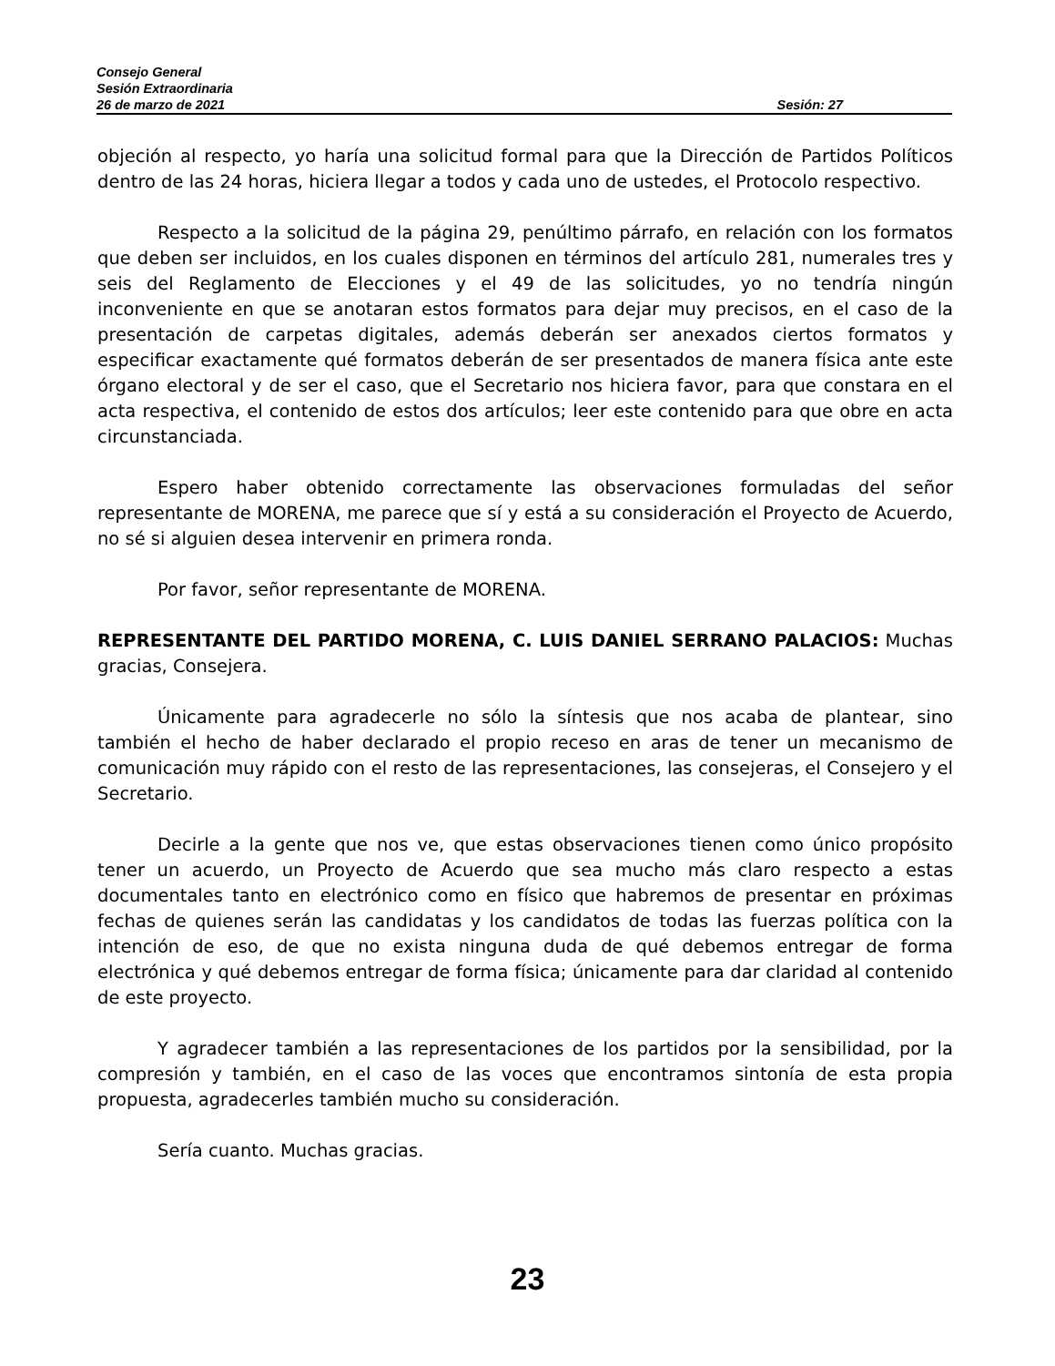Consejo General
Sesión Extraordinaria
26 de marzo de 2021 Sesión: 27
objeción al respecto, yo haría una solicitud formal para que la Dirección de Partidos Políticos dentro de las 24 horas, hiciera llegar a todos y cada uno de ustedes, el Protocolo respectivo.
Respecto a la solicitud de la página 29, penúltimo párrafo, en relación con los formatos que deben ser incluidos, en los cuales disponen en términos del artículo 281, numerales tres y seis del Reglamento de Elecciones y el 49 de las solicitudes, yo no tendría ningún inconveniente en que se anotaran estos formatos para dejar muy precisos, en el caso de la presentación de carpetas digitales, además deberán ser anexados ciertos formatos y especificar exactamente qué formatos deberán de ser presentados de manera física ante este órgano electoral y de ser el caso, que el Secretario nos hiciera favor, para que constara en el acta respectiva, el contenido de estos dos artículos; leer este contenido para que obre en acta circunstanciada.
Espero haber obtenido correctamente las observaciones formuladas del señor representante de MORENA, me parece que sí y está a su consideración el Proyecto de Acuerdo, no sé si alguien desea intervenir en primera ronda.
Por favor, señor representante de MORENA.
REPRESENTANTE DEL PARTIDO MORENA, C. LUIS DANIEL SERRANO PALACIOS: Muchas gracias, Consejera.
Únicamente para agradecerle no sólo la síntesis que nos acaba de plantear, sino también el hecho de haber declarado el propio receso en aras de tener un mecanismo de comunicación muy rápido con el resto de las representaciones, las consejeras, el Consejero y el Secretario.
Decirle a la gente que nos ve, que estas observaciones tienen como único propósito tener un acuerdo, un Proyecto de Acuerdo que sea mucho más claro respecto a estas documentales tanto en electrónico como en físico que habremos de presentar en próximas fechas de quienes serán las candidatas y los candidatos de todas las fuerzas política con la intención de eso, de que no exista ninguna duda de qué debemos entregar de forma electrónica y qué debemos entregar de forma física; únicamente para dar claridad al contenido de este proyecto.
Y agradecer también a las representaciones de los partidos por la sensibilidad, por la compresión y también, en el caso de las voces que encontramos sintonía de esta propia propuesta, agradecerles también mucho su consideración.
Sería cuanto. Muchas gracias.
23